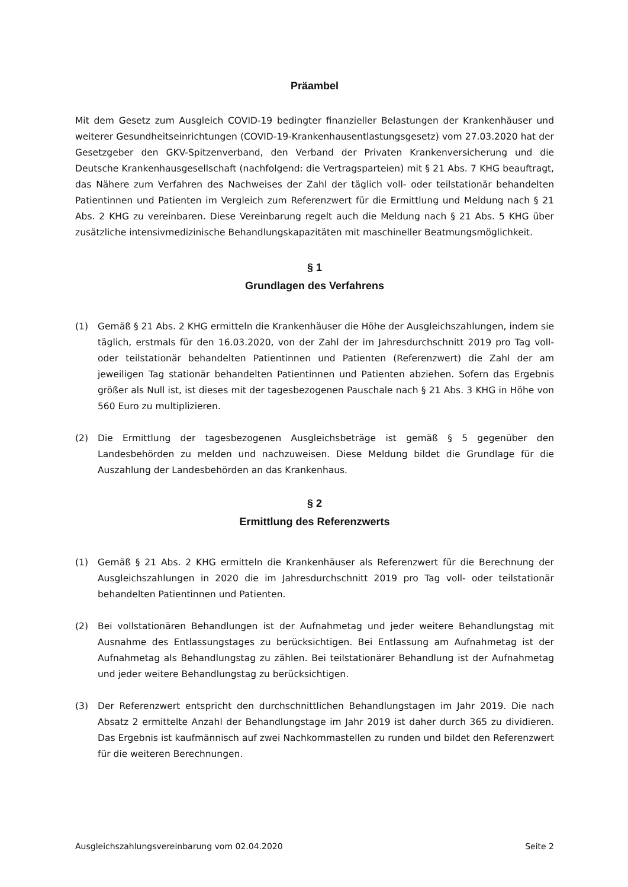Präambel
Mit dem Gesetz zum Ausgleich COVID-19 bedingter finanzieller Belastungen der Krankenhäuser und weiterer Gesundheitseinrichtungen (COVID-19-Krankenhausentlastungsgesetz) vom 27.03.2020 hat der Gesetzgeber den GKV-Spitzenverband, den Verband der Privaten Kranken­versicherung und die Deutsche Krankenhausgesellschaft (nachfolgend: die Vertragsparteien) mit § 21 Abs. 7 KHG beauftragt, das Nähere zum Verfahren des Nachweises der Zahl der täglich voll- oder teilstationär behandelten Patientinnen und Patienten im Vergleich zum Referenzwert für die Ermittlung und Meldung nach § 21 Abs. 2 KHG zu vereinbaren. Diese Vereinbarung regelt auch die Meldung nach § 21 Abs. 5 KHG über zusätzliche intensivmedizinische Behandlungskapazitäten mit maschineller Beatmungsmöglichkeit.
§ 1
Grundlagen des Verfahrens
(1) Gemäß § 21 Abs. 2 KHG ermitteln die Krankenhäuser die Höhe der Ausgleichszahlungen, indem sie täglich, erstmals für den 16.03.2020, von der Zahl der im Jahresdurchschnitt 2019 pro Tag voll- oder teilstationär behandelten Patientinnen und Patienten (Referenzwert) die Zahl der am jeweiligen Tag stationär behandelten Patientinnen und Patienten abziehen. Sofern das Ergebnis größer als Null ist, ist dieses mit der tagesbezogenen Pauschale nach § 21 Abs. 3 KHG in Höhe von 560 Euro zu multiplizieren.
(2) Die Ermittlung der tagesbezogenen Ausgleichsbeträge ist gemäß § 5 gegenüber den Landesbehörden zu melden und nachzuweisen. Diese Meldung bildet die Grundlage für die Auszahlung der Landesbehörden an das Krankenhaus.
§ 2
Ermittlung des Referenzwerts
(1) Gemäß § 21 Abs. 2 KHG ermitteln die Krankenhäuser als Referenzwert für die Berechnung der Ausgleichszahlungen in 2020 die im Jahresdurchschnitt 2019 pro Tag voll- oder teilstationär behandelten Patientinnen und Patienten.
(2) Bei vollstationären Behandlungen ist der Aufnahmetag und jeder weitere Behandlungstag mit Ausnahme des Entlassungstages zu berücksichtigen. Bei Entlassung am Aufnahmetag ist der Aufnahmetag als Behandlungstag zu zählen. Bei teilstationärer Behandlung ist der Aufnahmetag und jeder weitere Behandlungstag zu berücksichtigen.
(3) Der Referenzwert entspricht den durchschnittlichen Behandlungstagen im Jahr 2019. Die nach Absatz 2 ermittelte Anzahl der Behandlungstage im Jahr 2019 ist daher durch 365 zu dividieren. Das Ergebnis ist kaufmännisch auf zwei Nachkommastellen zu runden und bildet den Referenzwert für die weiteren Berechnungen.
Ausgleichszahlungsvereinbarung vom 02.04.2020 Seite 2